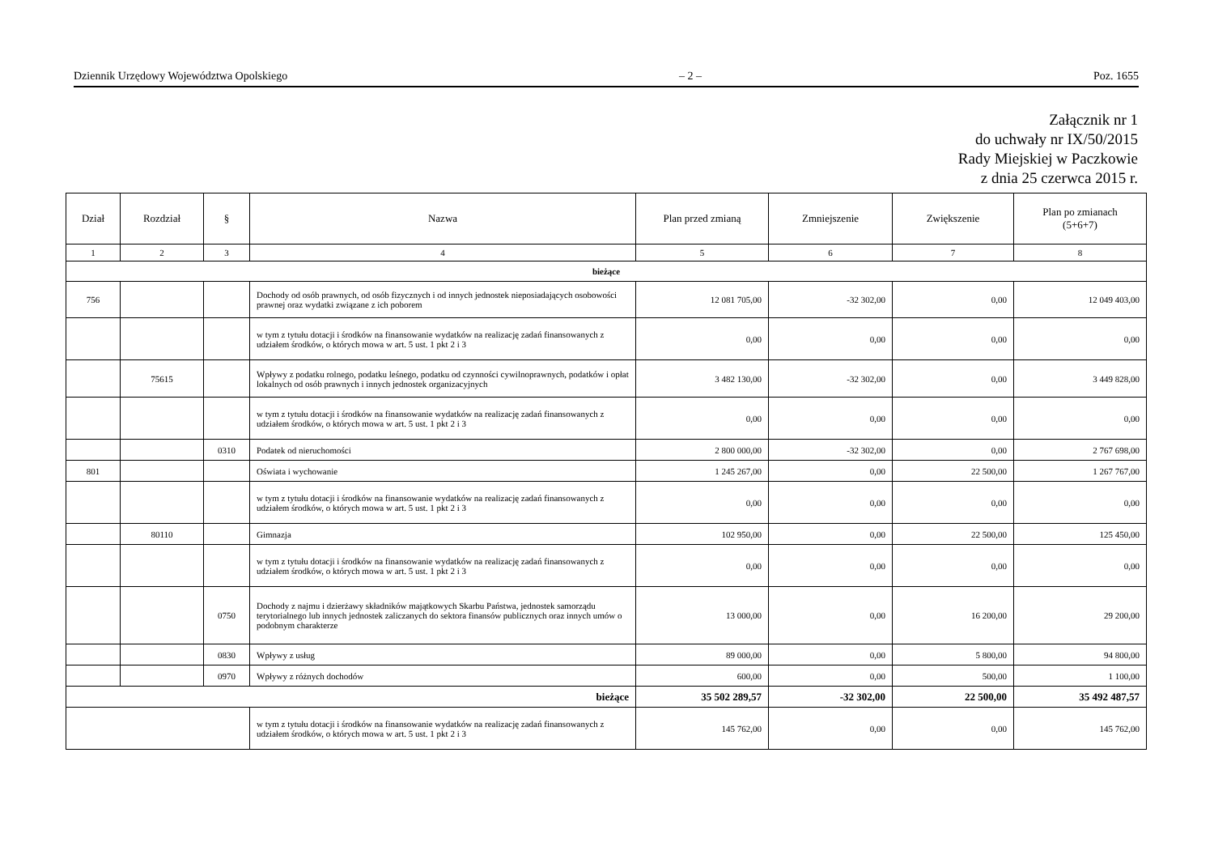Dziennik Urzędowy Województwa Opolskiego – 2 – Poz. 1655
Załącznik nr 1
do uchwały nr IX/50/2015
Rady Miejskiej w Paczkowie
z dnia 25 czerwca 2015 r.
| Dział | Rozdział | § | Nazwa | Plan przed zmianą | Zmniejszenie | Zwiększenie | Plan po zmianach (5+6+7) |
| --- | --- | --- | --- | --- | --- | --- | --- |
| 1 | 2 | 3 | 4 | 5 | 6 | 7 | 8 |
| bieżące | | | | | | | |
| 756 | | | Dochody od osób prawnych, od osób fizycznych i od innych jednostek nieposiadających osobowości prawnej oraz wydatki związane z ich poborem | 12 081 705,00 | -32 302,00 | 0,00 | 12 049 403,00 |
| | | | w tym z tytułu dotacji i środków na finansowanie wydatków na realizację zadań finansowanych z udziałem środków, o których mowa w art. 5 ust. 1 pkt 2 i 3 | 0,00 | 0,00 | 0,00 | 0,00 |
| | 75615 | | Wpływy z podatku rolnego, podatku leśnego, podatku od czynności cywilnoprawnych, podatków i opłat lokalnych od osób prawnych i innych jednostek organizacyjnych | 3 482 130,00 | -32 302,00 | 0,00 | 3 449 828,00 |
| | | | w tym z tytułu dotacji i środków na finansowanie wydatków na realizację zadań finansowanych z udziałem środków, o których mowa w art. 5 ust. 1 pkt 2 i 3 | 0,00 | 0,00 | 0,00 | 0,00 |
| | | 0310 | Podatek od nieruchomości | 2 800 000,00 | -32 302,00 | 0,00 | 2 767 698,00 |
| 801 | | | Oświata i wychowanie | 1 245 267,00 | 0,00 | 22 500,00 | 1 267 767,00 |
| | | | w tym z tytułu dotacji i środków na finansowanie wydatków na realizację zadań finansowanych z udziałem środków, o których mowa w art. 5 ust. 1 pkt 2 i 3 | 0,00 | 0,00 | 0,00 | 0,00 |
| | 80110 | | Gimnazja | 102 950,00 | 0,00 | 22 500,00 | 125 450,00 |
| | | | w tym z tytułu dotacji i środków na finansowanie wydatków na realizację zadań finansowanych z udziałem środków, o których mowa w art. 5 ust. 1 pkt 2 i 3 | 0,00 | 0,00 | 0,00 | 0,00 |
| | | 0750 | Dochody z najmu i dzierżawy składników majątkowych Skarbu Państwa, jednostek samorządu terytorialnego lub innych jednostek zaliczanych do sektora finansów publicznych oraz innych umów o podobnym charakterze | 13 000,00 | 0,00 | 16 200,00 | 29 200,00 |
| | | 0830 | Wpływy z usług | 89 000,00 | 0,00 | 5 800,00 | 94 800,00 |
| | | 0970 | Wpływy z różnych dochodów | 600,00 | 0,00 | 500,00 | 1 100,00 |
| bieżące | | | | 35 502 289,57 | -32 302,00 | 22 500,00 | 35 492 487,57 |
| | | | w tym z tytułu dotacji i środków na finansowanie wydatków na realizację zadań finansowanych z udziałem środków, o których mowa w art. 5 ust. 1 pkt 2 i 3 | 145 762,00 | 0,00 | 0,00 | 145 762,00 |